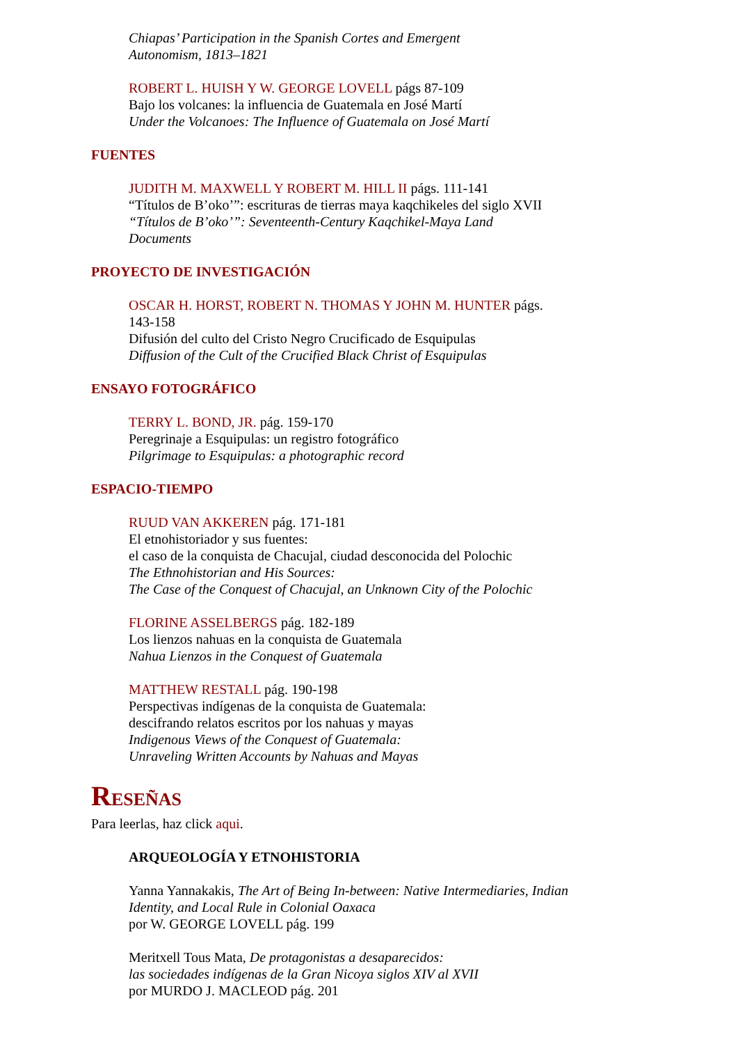Chiapas’ Participation in the Spanish Cortes and Emergent Autonomism, 1813–1821
ROBERT L. HUISH Y W. GEORGE LOVELL págs 87-109
Bajo los volcanes: la influencia de Guatemala en José Martí
Under the Volcanoes: The Influence of Guatemala on José Martí
FUENTES
JUDITH M. MAXWELL Y ROBERT M. HILL II págs. 111-141
“Títulos de B’oko’”: escrituras de tierras maya kaqchikeles del siglo XVII
“Títulos de B’oko’”: Seventeenth-Century Kaqchikel-Maya Land Documents
PROYECTO DE INVESTIGACIÓN
OSCAR H. HORST, ROBERT N. THOMAS Y JOHN M. HUNTER págs. 143-158
Difusión del culto del Cristo Negro Crucificado de Esquipulas
Diffusion of the Cult of the Crucified Black Christ of Esquipulas
ENSAYO FOTOGRÁFICO
TERRY L. BOND, JR. pág. 159-170
Peregrinaje a Esquipulas: un registro fotográfico
Pilgrimage to Esquipulas: a photographic record
ESPACIO-TIEMPO
RUUD VAN AKKEREN pág. 171-181
El etnohistoriador y sus fuentes:
el caso de la conquista de Chacujal, ciudad desconocida del Polochic
The Ethnohistorian and His Sources:
The Case of the Conquest of Chacujal, an Unknown City of the Polochic
FLORINE ASSELBERGS pág. 182-189
Los lienzos nahuas en la conquista de Guatemala
Nahua Lienzos in the Conquest of Guatemala
MATTHEW RESTALL pág. 190-198
Perspectivas indígenas de la conquista de Guatemala:
descifrando relatos escritos por los nahuas y mayas
Indigenous Views of the Conquest of Guatemala:
Unraveling Written Accounts by Nahuas and Mayas
RESEÑAS
Para leerlas, haz click aqui.
ARQUEOLOGÍA Y ETNOHISTORIA
Yanna Yannakakis, The Art of Being In-between: Native Intermediaries, Indian Identity, and Local Rule in Colonial Oaxaca
por W. GEORGE LOVELL pág. 199
Meritxell Tous Mata, De protagonistas a desaparecidos:
las sociedades indígenas de la Gran Nicoya siglos XIV al XVII
por MURDO J. MACLEOD pág. 201